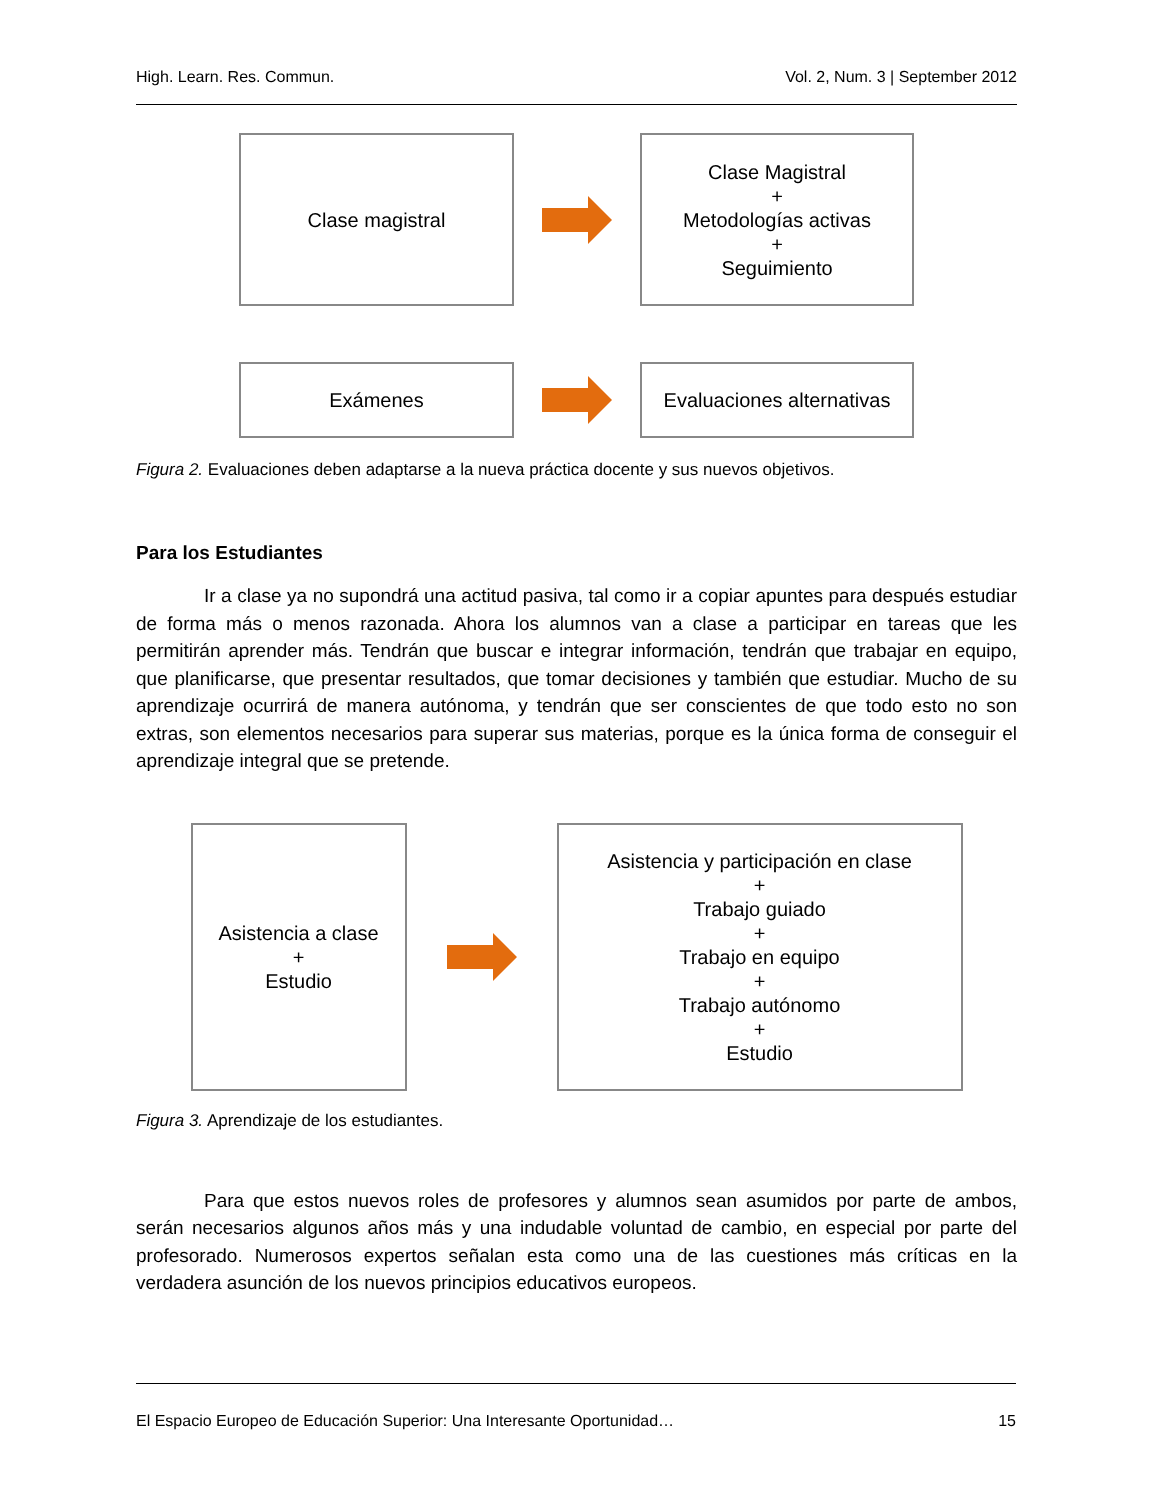High. Learn. Res. Commun. Vol. 2, Num. 3 | September 2012
Clase magistral
Clase Magistral
+
Metodologías activas
+
Seguimiento
Exámenes
Evaluaciones alternativas
Figura 2. Evaluaciones deben adaptarse a la nueva práctica docente y sus nuevos objetivos.
Para los Estudiantes
Ir a clase ya no supondrá una actitud pasiva, tal como ir a copiar apuntes para después estudiar de forma más o menos razonada. Ahora los alumnos van a clase a participar en tareas que les permitirán aprender más. Tendrán que buscar e integrar información, tendrán que trabajar en equipo, que planificarse, que presentar resultados, que tomar decisiones y también que estudiar. Mucho de su aprendizaje ocurrirá de manera autónoma, y tendrán que ser conscientes de que todo esto no son extras, son elementos necesarios para superar sus materias, porque es la única forma de conseguir el aprendizaje integral que se pretende.
Asistencia a clase
+
Estudio
Asistencia y participación en clase
+
Trabajo guiado
+
Trabajo en equipo
+
Trabajo autónomo
+
Estudio
Figura 3. Aprendizaje de los estudiantes.
Para que estos nuevos roles de profesores y alumnos sean asumidos por parte de ambos, serán necesarios algunos años más y una indudable voluntad de cambio, en especial por parte del profesorado. Numerosos expertos señalan esta como una de las cuestiones más críticas en la verdadera asunción de los nuevos principios educativos europeos.
El Espacio Europeo de Educación Superior: Una Interesante Oportunidad… 15